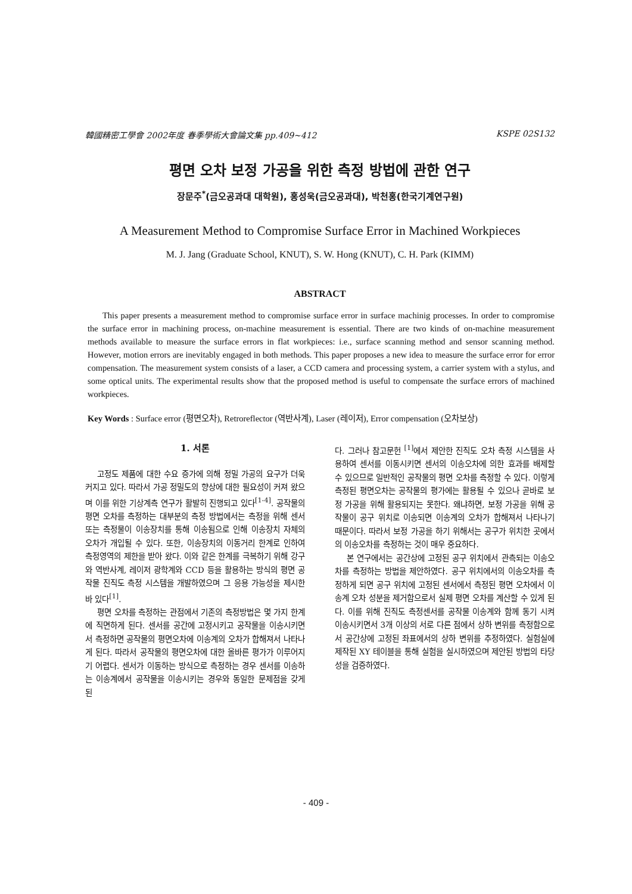韓國精密工學會 2002年度 春季學術大會論文集 pp.409~412 KSPE 02S132
평면 오차 보정 가공을 위한 측정 방법에 관한 연구
장문주<sup>*</sup>(금오공과대 대학원), 홍성욱(금오공과대), 박천홍(한국기계연구원)
A Measurement Method to Compromise Surface Error in Machined Workpieces
M. J. Jang (Graduate School, KNUT), S. W. Hong (KNUT), C. H. Park (KIMM)
ABSTRACT
This paper presents a measurement method to compromise surface error in surface machinig processes. In order to compromise the surface error in machining process, on-machine measurement is essential. There are two kinds of on-machine measurement methods available to measure the surface errors in flat workpieces: i.e., surface scanning method and sensor scanning method. However, motion errors are inevitably engaged in both methods. This paper proposes a new idea to measure the surface error for error compensation. The measurement system consists of a laser, a CCD camera and processing system, a carrier system with a stylus, and some optical units. The experimental results show that the proposed method is useful to compensate the surface errors of machined workpieces.
Key Words : Surface error (평면오차), Retroreflector (역반사계), Laser (레이저), Error compensation (오차보상)
1. 서론
고정도 제품에 대한 수요 증가에 의해 정밀 가공의 요구가 더욱 커지고 있다. 따라서 가공 정밀도의 향상에 대한 필요성이 커져 왔으며 이를 위한 기상계측 연구가 활발히 진행되고 있다<sup>[1-4]</sup>. 공작물의 평면 오차를 측정하는 대부분의 측정 방법에서는 측정을 위해 센서 또는 측정물이 이송장치를 통해 이송됨으로 인해 이송장치 자체의 오차가 개입될 수 있다. 또한, 이송장치의 이동거리 한계로 인하여 측정영역의 제한을 받아 왔다. 이와 같은 한계를 극복하기 위해 강구와 역반사계, 레이저 광학계와 CCD 등을 활용하는 방식의 평면 공작물 진직도 측정 시스템을 개발하였으며 그 응용 가능성을 제시한 바 있다<sup>[1]</sup>.
평면 오차를 측정하는 관점에서 기존의 측정방법은 몇 가지 한계에 직면하게 된다. 센서를 공간에 고정시키고 공작물을 이송시키면서 측정하면 공작물의 평면오차에 이송계의 오차가 합해져서 나타나게 된다. 따라서 공작물의 평면오차에 대한 올바른 평가가 이루어지기 어렵다. 센서가 이동하는 방식으로 측정하는 경우 센서를 이송하는 이송계에서 공작물을 이송시키는 경우와 동일한 문제점을 갖게 된
다. 그러나 참고문헌 <sup>[1]</sup>에서 제안한 진직도 오차 측정 시스템을 사용하여 센서를 이동시키면 센서의 이송오차에 의한 효과를 배제할 수 있으므로 일반적인 공작물의 평면 오차를 측정할 수 있다. 이렇게 측정된 평면오차는 공작물의 평가에는 활용될 수 있으나 곧바로 보정 가공을 위해 활용되지는 못한다. 왜냐하면, 보정 가공을 위해 공작물이 공구 위치로 이송되면 이송계의 오차가 합해져서 나타나기 때문이다. 따라서 보정 가공을 하기 위해서는 공구가 위치한 곳에서의 이송오차를 측정하는 것이 매우 중요하다.
본 연구에서는 공간상에 고정된 공구 위치에서 관측되는 이송오차를 측정하는 방법을 제안하였다. 공구 위치에서의 이송오차를 측정하게 되면 공구 위치에 고정된 센서에서 측정된 평면 오차에서 이송계 오차 성분을 제거함으로서 실제 평면 오차를 계산할 수 있게 된다. 이를 위해 진직도 측정센서를 공작물 이송계와 함께 동기 시켜 이송시키면서 3개 이상의 서로 다른 점에서 상하 변위를 측정함으로서 공간상에 고정된 좌표에서의 상하 변위를 추정하였다. 실험실에 제작된 XY 테이블을 통해 실험을 실시하였으며 제안된 방법의 타당성을 검증하였다.
- 409 -